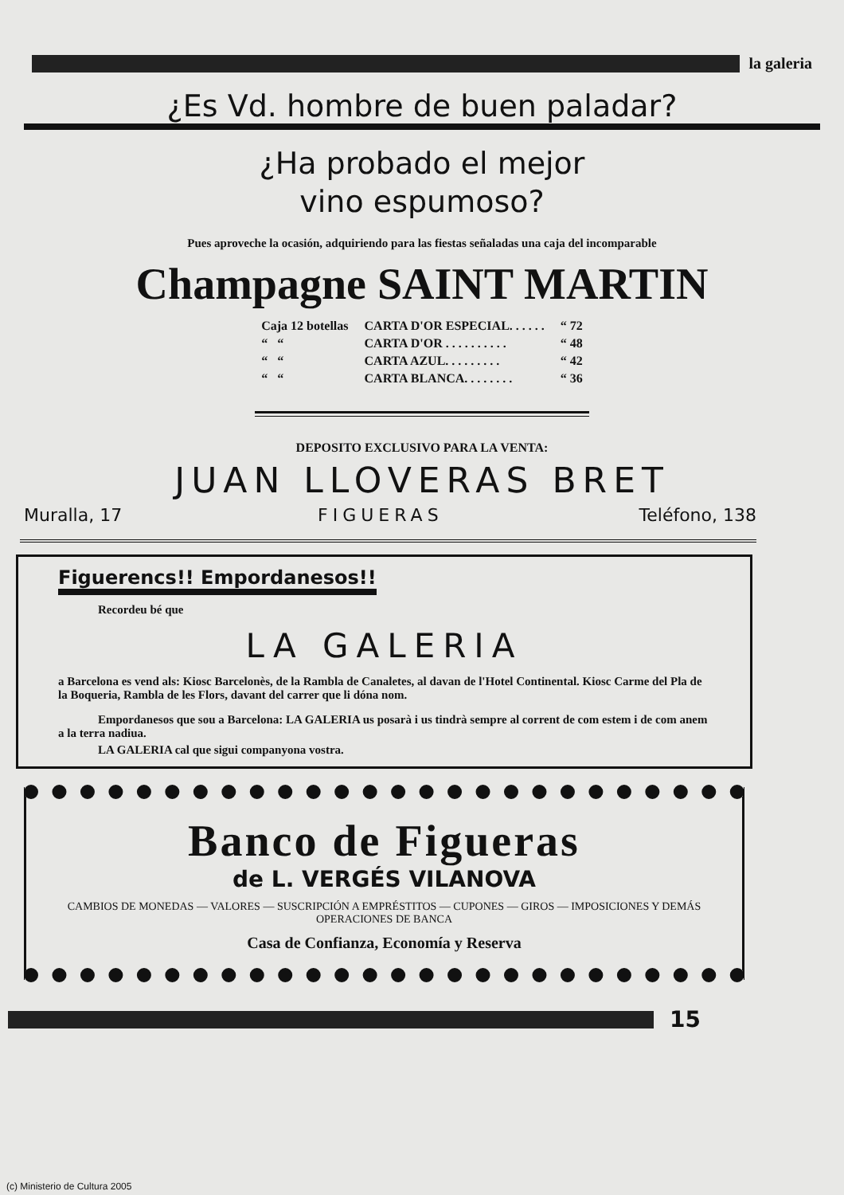la galeria
¿Es Vd. hombre de buen paladar?
¿Ha probado el mejor
vino espumoso?
Pues aproveche la ocasión, adquiriendo para las fiestas señaladas una caja del incomparable
Champagne SAINT MARTIN
| Caja 12 botellas | CARTA D'OR ESPECIAL. . . . . . | “ 72 |
| “ “ | CARTA D'OR . . . . . . . . . . | “ 48 |
| “ “ | CARTA AZUL. . . . . . . . . | “ 42 |
| “ “ | CARTA BLANCA. . . . . . . . | “ 36 |
DEPOSITO EXCLUSIVO PARA LA VENTA:
JUAN LLOVERAS BRET
Muralla, 17 FIGUERAS Teléfono, 138
Figuerencs!! Empordanesos!!
Recordeu bé que
LA GALERIA
a Barcelona es vend als: Kiosc Barcelonès, de la Rambla de Canaletes, al davan de l'Hotel Continental. Kiosc Carme del Pla de la Boqueria, Rambla de les Flors, davant del carrer que li dóna nom.
Empordanesos que sou a Barcelona: LA GALERIA us posarà i us tindrà sempre al corrent de com estem i de com anem a la terra nadiua.
LA GALERIA cal que sigui companyona vostra.
Banco de Figueras
de L. VERGÉS VILANOVA
CAMBIOS DE MONEDAS — VALORES — SUSCRIPCIÓN A EMPRÉSTITOS — CUPONES — GIROS — IMPOSICIONES Y DEMÁS OPERACIONES DE BANCA
Casa de Confianza, Economía y Reserva
15
(c) Ministerio de Cultura 2005